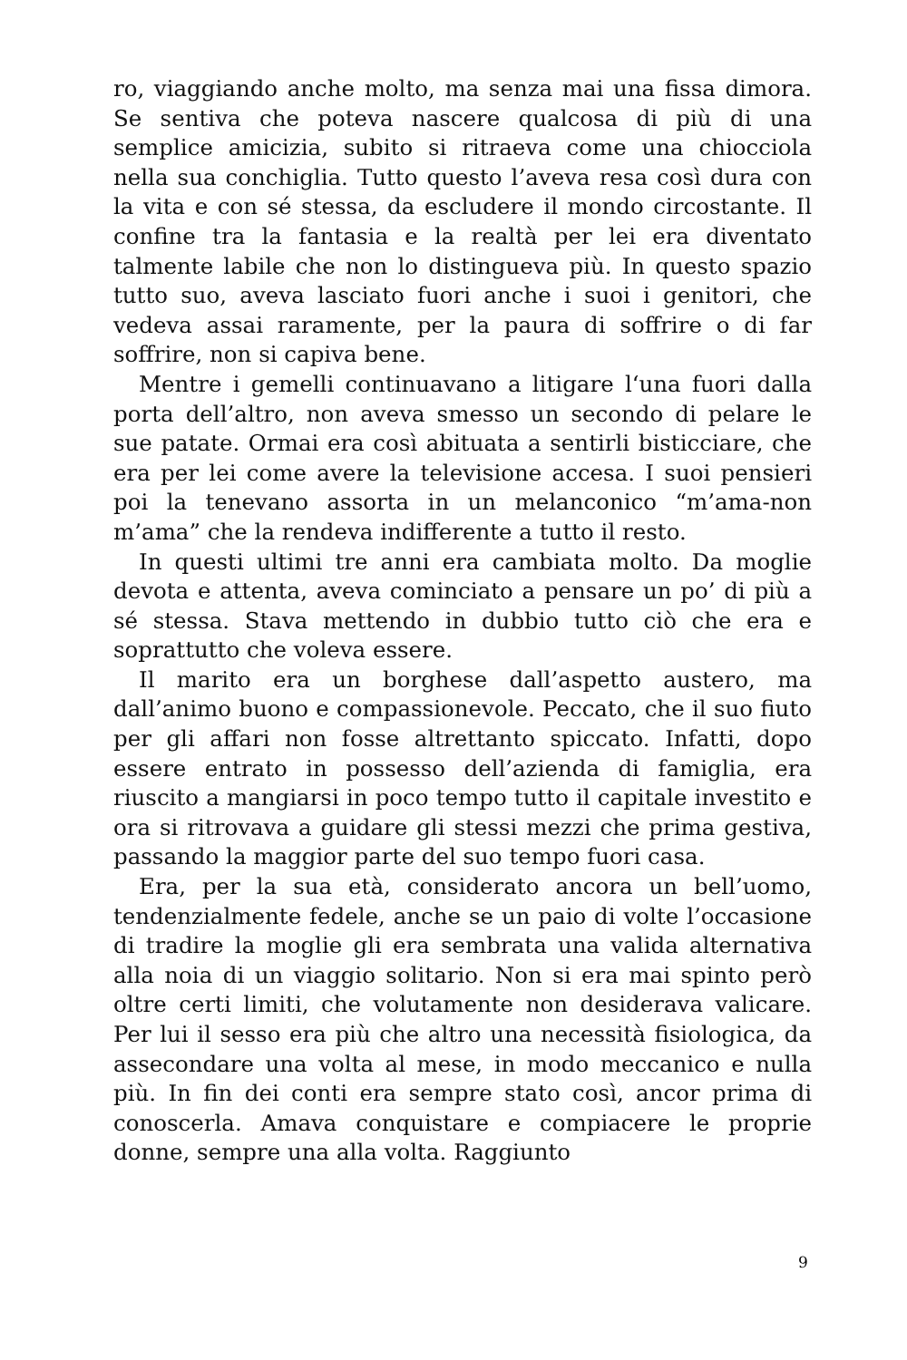ro, viaggiando anche molto, ma senza mai una fissa dimora. Se sentiva che poteva nascere qualcosa di più di una semplice amicizia, subito si ritraeva come una chiocciola nella sua conchiglia. Tutto questo l’aveva resa così dura con la vita e con sé stessa, da escludere il mondo circostante. Il confine tra la fantasia e la realtà per lei era diventato talmente labile che non lo distingueva più. In questo spazio tutto suo, aveva lasciato fuori anche i suoi i genitori, che vedeva assai raramente, per la paura di soffrire o di far soffrire, non si capiva bene.
Mentre i gemelli continuavano a litigare l‘una fuori dalla porta dell’altro, non aveva smesso un secondo di pelare le sue patate. Ormai era così abituata a sentirli bisticciare, che era per lei come avere la televisione accesa. I suoi pensieri poi la tenevano assorta in un melanconico “m’ama-non m’ama” che la rendeva indifferente a tutto il resto.
In questi ultimi tre anni era cambiata molto. Da moglie devota e attenta, aveva cominciato a pensare un po’ di più a sé stessa. Stava mettendo in dubbio tutto ciò che era e soprattutto che voleva essere.
Il marito era un borghese dall’aspetto austero, ma dall’animo buono e compassionevole. Peccato, che il suo fiuto per gli affari non fosse altrettanto spiccato. Infatti, dopo essere entrato in possesso dell’azienda di famiglia, era riuscito a mangiarsi in poco tempo tutto il capitale investito e ora si ritrovava a guidare gli stessi mezzi che prima gestiva, passando la maggior parte del suo tempo fuori casa.
Era, per la sua età, considerato ancora un bell’uomo, tendenzialmente fedele, anche se un paio di volte l’occasione di tradire la moglie gli era sembrata una valida alternativa alla noia di un viaggio solitario. Non si era mai spinto però oltre certi limiti, che volutamente non desiderava valicare. Per lui il sesso era più che altro una necessità fisiologica, da assecondare una volta al mese, in modo meccanico e nulla più. In fin dei conti era sempre stato così, ancor prima di conoscerla. Amava conquistare e compiacere le proprie donne, sempre una alla volta. Raggiunto
9